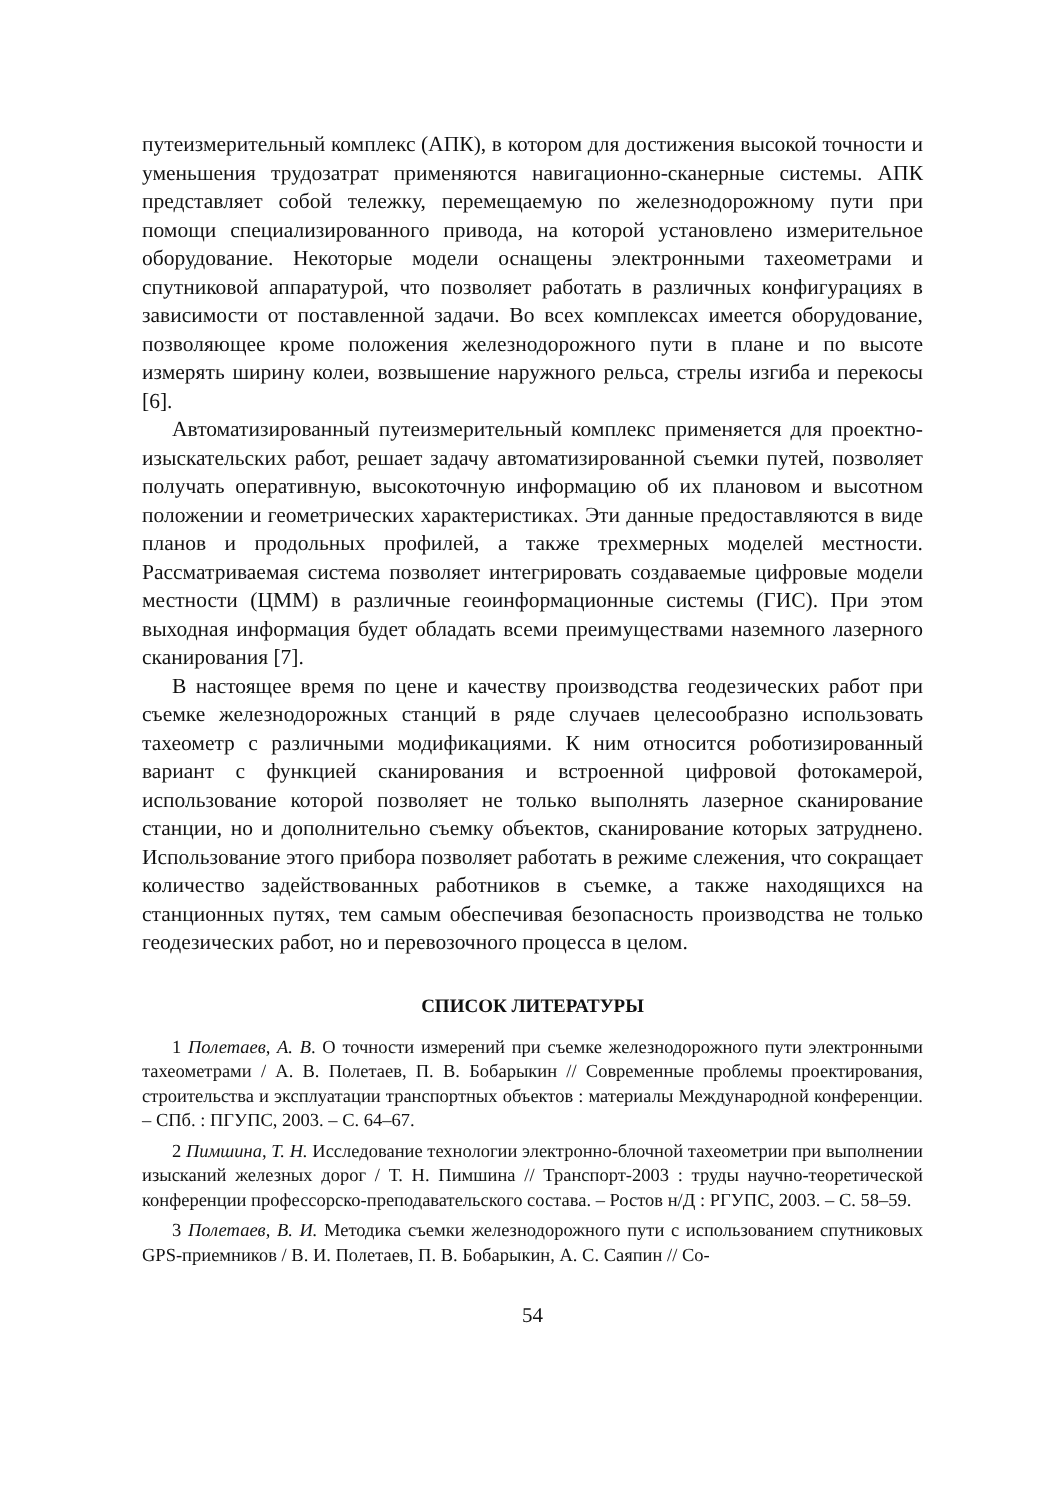путеизмерительный комплекс (АПК), в котором для достижения высокой точности и уменьшения трудозатрат применяются навигационно-сканерные системы. АПК представляет собой тележку, перемещаемую по железнодорожному пути при помощи специализированного привода, на которой установлено измерительное оборудование. Некоторые модели оснащены электронными тахеометрами и спутниковой аппаратурой, что позволяет работать в различных конфигурациях в зависимости от поставленной задачи. Во всех комплексах имеется оборудование, позволяющее кроме положения железнодорожного пути в плане и по высоте измерять ширину колеи, возвышение наружного рельса, стрелы изгиба и перекосы [6].
Автоматизированный путеизмерительный комплекс применяется для проектно-изыскательских работ, решает задачу автоматизированной съемки путей, позволяет получать оперативную, высокоточную информацию об их плановом и высотном положении и геометрических характеристиках. Эти данные предоставляются в виде планов и продольных профилей, а также трехмерных моделей местности. Рассматриваемая система позволяет интегрировать создаваемые цифровые модели местности (ЦММ) в различные геоинформационные системы (ГИС). При этом выходная информация будет обладать всеми преимуществами наземного лазерного сканирования [7].
В настоящее время по цене и качеству производства геодезических работ при съемке железнодорожных станций в ряде случаев целесообразно использовать тахеометр с различными модификациями. К ним относится роботизированный вариант с функцией сканирования и встроенной цифровой фотокамерой, использование которой позволяет не только выполнять лазерное сканирование станции, но и дополнительно съемку объектов, сканирование которых затруднено. Использование этого прибора позволяет работать в режиме слежения, что сокращает количество задействованных работников в съемке, а также находящихся на станционных путях, тем самым обеспечивая безопасность производства не только геодезических работ, но и перевозочного процесса в целом.
СПИСОК ЛИТЕРАТУРЫ
1 Полетаев, А. В. О точности измерений при съемке железнодорожного пути электронными тахеометрами / А. В. Полетаев, П. В. Бобарыкин // Современные проблемы проектирования, строительства и эксплуатации транспортных объектов : материалы Международной конференции. – СПб. : ПГУПС, 2003. – С. 64–67.
2 Пимшина, Т. Н. Исследование технологии электронно-блочной тахеометрии при выполнении изысканий железных дорог / Т. Н. Пимшина // Транспорт-2003 : труды научно-теоретической конференции профессорско-преподавательского состава. – Ростов н/Д : РГУПС, 2003. – С. 58–59.
3 Полетаев, В. И. Методика съемки железнодорожного пути с использованием спутниковых GPS-приемников / В. И. Полетаев, П. В. Бобарыкин, А. С. Саяпин // Со-
54